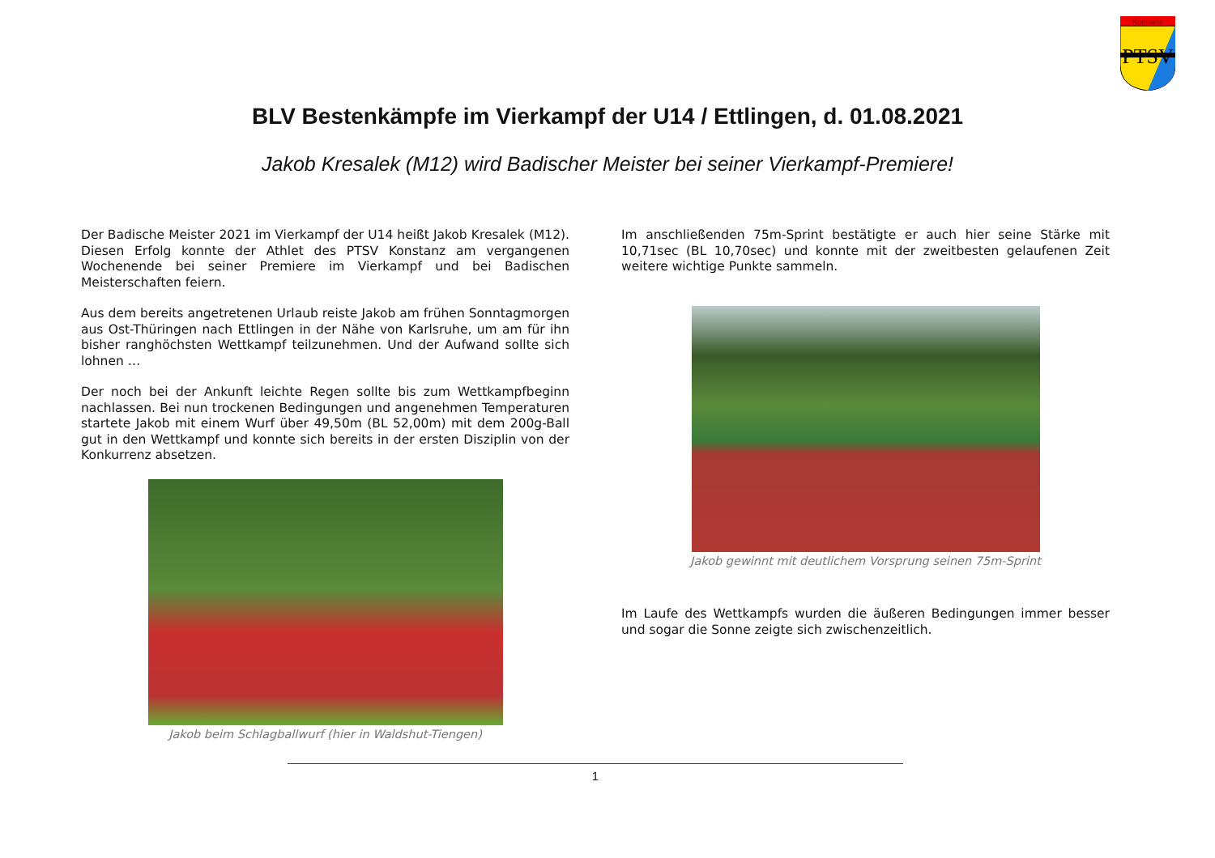Konstanz
PTSV
BLV Bestenkämpfe im Vierkampf der U14 / Ettlingen, d. 01.08.2021
Jakob Kresalek (M12) wird Badischer Meister bei seiner Vierkampf-Premiere!
Der Badische Meister 2021 im Vierkampf der U14 heißt Jakob Kresalek (M12). Diesen Erfolg konnte der Athlet des PTSV Konstanz am vergangenen Wochenende bei seiner Premiere im Vierkampf und bei Badischen Meisterschaften feiern.
Aus dem bereits angetretenen Urlaub reiste Jakob am frühen Sonntagmorgen aus Ost-Thüringen nach Ettlingen in der Nähe von Karlsruhe, um am für ihn bisher ranghöchsten Wettkampf teilzunehmen. Und der Aufwand sollte sich lohnen …
Der noch bei der Ankunft leichte Regen sollte bis zum Wettkampfbeginn nachlassen. Bei nun trockenen Bedingungen und angenehmen Temperaturen startete Jakob mit einem Wurf über 49,50m (BL 52,00m) mit dem 200g-Ball gut in den Wettkampf und konnte sich bereits in der ersten Disziplin von der Konkurrenz absetzen.
Jakob beim Schlagballwurf (hier in Waldshut-Tiengen)
Im anschließenden 75m-Sprint bestätigte er auch hier seine Stärke mit 10,71sec (BL 10,70sec) und konnte mit der zweitbesten gelaufenen Zeit weitere wichtige Punkte sammeln.
Jakob gewinnt mit deutlichem Vorsprung seinen 75m-Sprint
Im Laufe des Wettkampfs wurden die äußeren Bedingungen immer besser und sogar die Sonne zeigte sich zwischenzeitlich.
1